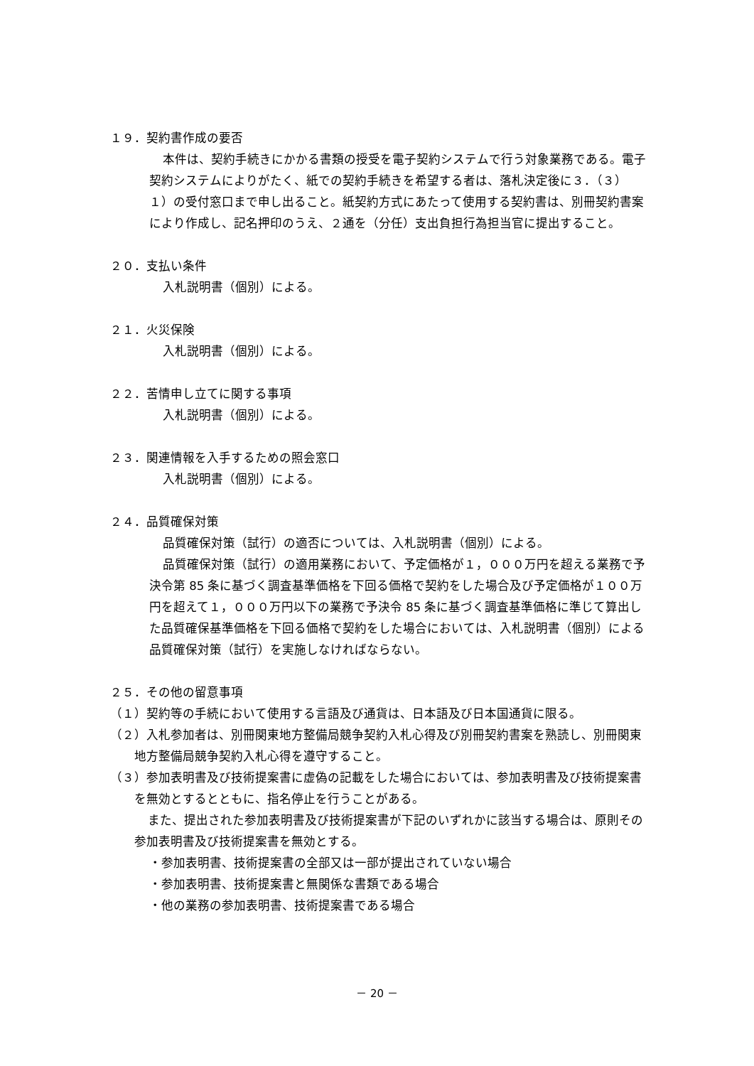１９．契約書作成の要否
本件は、契約手続きにかかる書類の授受を電子契約システムで行う対象業務である。電子契約システムによりがたく、紙での契約手続きを希望する者は、落札決定後に３．（３）１）の受付窓口まで申し出ること。紙契約方式にあたって使用する契約書は、別冊契約書案により作成し、記名押印のうえ、２通を（分任）支出負担行為担当官に提出すること。
２０．支払い条件
入札説明書（個別）による。
２１．火災保険
入札説明書（個別）による。
２２．苦情申し立てに関する事項
入札説明書（個別）による。
２３．関連情報を入手するための照会窓口
入札説明書（個別）による。
２４．品質確保対策
品質確保対策（試行）の適否については、入札説明書（個別）による。
品質確保対策（試行）の適用業務において、予定価格が１，０００万円を超える業務で予決令第 85 条に基づく調査基準価格を下回る価格で契約をした場合及び予定価格が１００万円を超えて１，０００万円以下の業務で予決令 85 条に基づく調査基準価格に準じて算出した品質確保基準価格を下回る価格で契約をした場合においては、入札説明書（個別）による品質確保対策（試行）を実施しなければならない。
２５．その他の留意事項
（１）契約等の手続において使用する言語及び通貨は、日本語及び日本国通貨に限る。
（２）入札参加者は、別冊関東地方整備局競争契約入札心得及び別冊契約書案を熟読し、別冊関東地方整備局競争契約入札心得を遵守すること。
（３）参加表明書及び技術提案書に虚偽の記載をした場合においては、参加表明書及び技術提案書を無効とするとともに、指名停止を行うことがある。
また、提出された参加表明書及び技術提案書が下記のいずれかに該当する場合は、原則その参加表明書及び技術提案書を無効とする。
・参加表明書、技術提案書の全部又は一部が提出されていない場合
・参加表明書、技術提案書と無関係な書類である場合
・他の業務の参加表明書、技術提案書である場合
－ 20 －